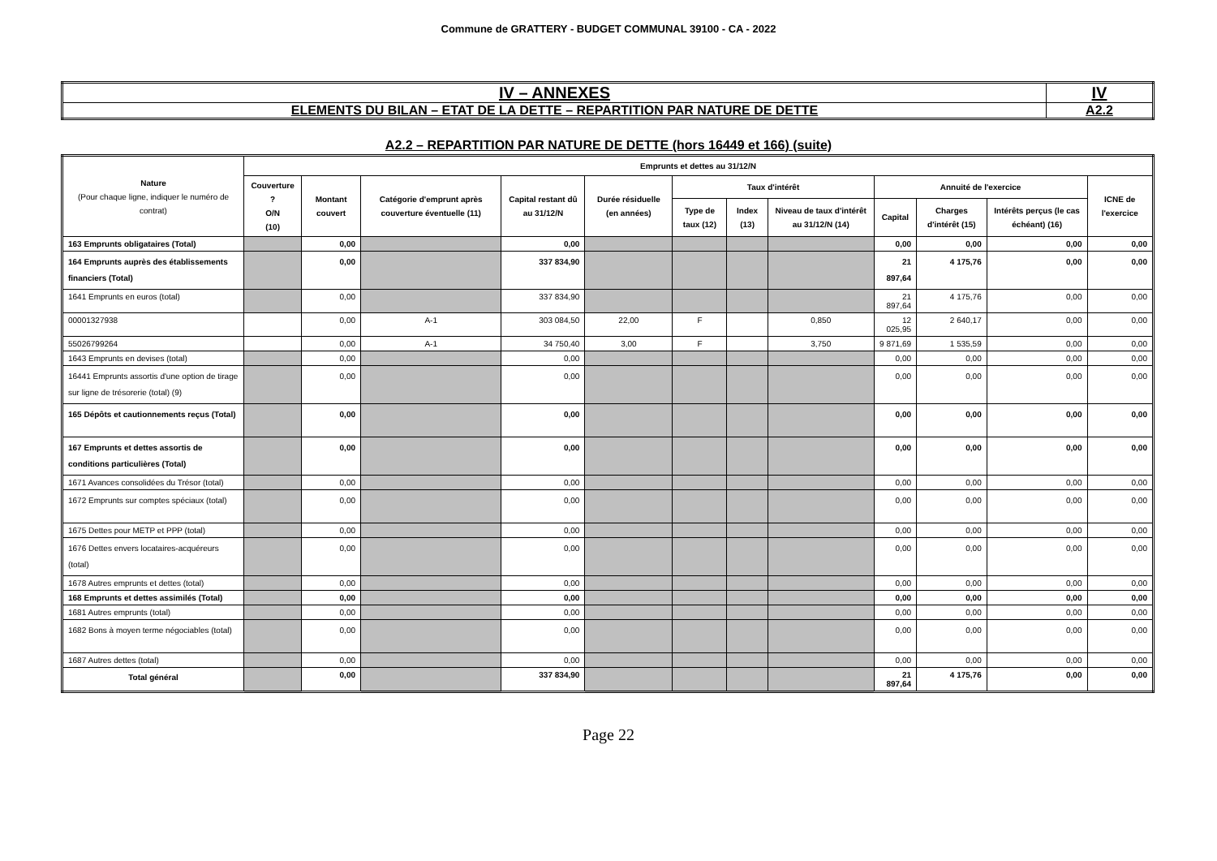Commune de GRATTERY - BUDGET COMMUNAL 39100 - CA - 2022
| IV – ANNEXES | IV |
| ELEMENTS DU BILAN – ETAT DE LA DETTE – REPARTITION PAR NATURE DE DETTE | A2.2 |
A2.2 – REPARTITION PAR NATURE DE DETTE (hors 16449 et 166) (suite)
| Nature (Pour chaque ligne, indiquer le numéro de contrat) | Emprunts et dettes au 31/12/N | | | | | | | | | | | |
| --- | --- | --- | --- | --- | --- | --- | --- | --- | --- | --- | --- | --- |
| | Couverture ? O/N (10) | Montant couvert | Catégorie d'emprunt après couverture éventuelle (11) | Capital restant dû au 31/12/N | Durée résiduelle (en années) | Taux d'intérêt | | | Annuité de l'exercice | | | ICNE de l'exercice |
| | | | | | | Type de taux (12) | Index (13) | Niveau de taux d'intérêt au 31/12/N (14) | Capital | Charges d'intérêt (15) | Intérêts perçus (le cas échéant) (16) | |
| 163 Emprunts obligataires (Total) | | 0,00 | | 0,00 | | | | | 0,00 | 0,00 | 0,00 | 0,00 |
| 164 Emprunts auprès des établissements financiers (Total) | | 0,00 | | 337 834,90 | | | | | 21 897,64 | 4 175,76 | 0,00 | 0,00 |
| 1641 Emprunts en euros (total) | | 0,00 | | 337 834,90 | | | | | 21 897,64 | 4 175,76 | 0,00 | 0,00 |
| 00001327938 | | 0,00 | A-1 | 303 084,50 | 22,00 | F | | 0,850 | 12 025,95 | 2 640,17 | 0,00 | 0,00 |
| 55026799264 | | 0,00 | A-1 | 34 750,40 | 3,00 | F | | 3,750 | 9 871,69 | 1 535,59 | 0,00 | 0,00 |
| 1643 Emprunts en devises (total) | | 0,00 | | 0,00 | | | | | 0,00 | 0,00 | 0,00 | 0,00 |
| 16441 Emprunts assortis d'une option de tirage sur ligne de trésorerie (total) (9) | | 0,00 | | 0,00 | | | | | 0,00 | 0,00 | 0,00 | 0,00 |
| 165 Dépôts et cautionnements reçus (Total) | | 0,00 | | 0,00 | | | | | 0,00 | 0,00 | 0,00 | 0,00 |
| 167 Emprunts et dettes assortis de conditions particulières (Total) | | 0,00 | | 0,00 | | | | | 0,00 | 0,00 | 0,00 | 0,00 |
| 1671 Avances consolidées du Trésor (total) | | 0,00 | | 0,00 | | | | | 0,00 | 0,00 | 0,00 | 0,00 |
| 1672 Emprunts sur comptes spéciaux (total) | | 0,00 | | 0,00 | | | | | 0,00 | 0,00 | 0,00 | 0,00 |
| 1675 Dettes pour METP et PPP (total) | | 0,00 | | 0,00 | | | | | 0,00 | 0,00 | 0,00 | 0,00 |
| 1676 Dettes envers locataires-acquéreurs (total) | | 0,00 | | 0,00 | | | | | 0,00 | 0,00 | 0,00 | 0,00 |
| 1678 Autres emprunts et dettes (total) | | 0,00 | | 0,00 | | | | | 0,00 | 0,00 | 0,00 | 0,00 |
| 168 Emprunts et dettes assimilés (Total) | | 0,00 | | 0,00 | | | | | 0,00 | 0,00 | 0,00 | 0,00 |
| 1681 Autres emprunts (total) | | 0,00 | | 0,00 | | | | | 0,00 | 0,00 | 0,00 | 0,00 |
| 1682 Bons à moyen terme négociables (total) | | 0,00 | | 0,00 | | | | | 0,00 | 0,00 | 0,00 | 0,00 |
| 1687 Autres dettes (total) | | 0,00 | | 0,00 | | | | | 0,00 | 0,00 | 0,00 | 0,00 |
| Total général | | 0,00 | | 337 834,90 | | | | | 21 897,64 | 4 175,76 | 0,00 | 0,00 |
Page 22